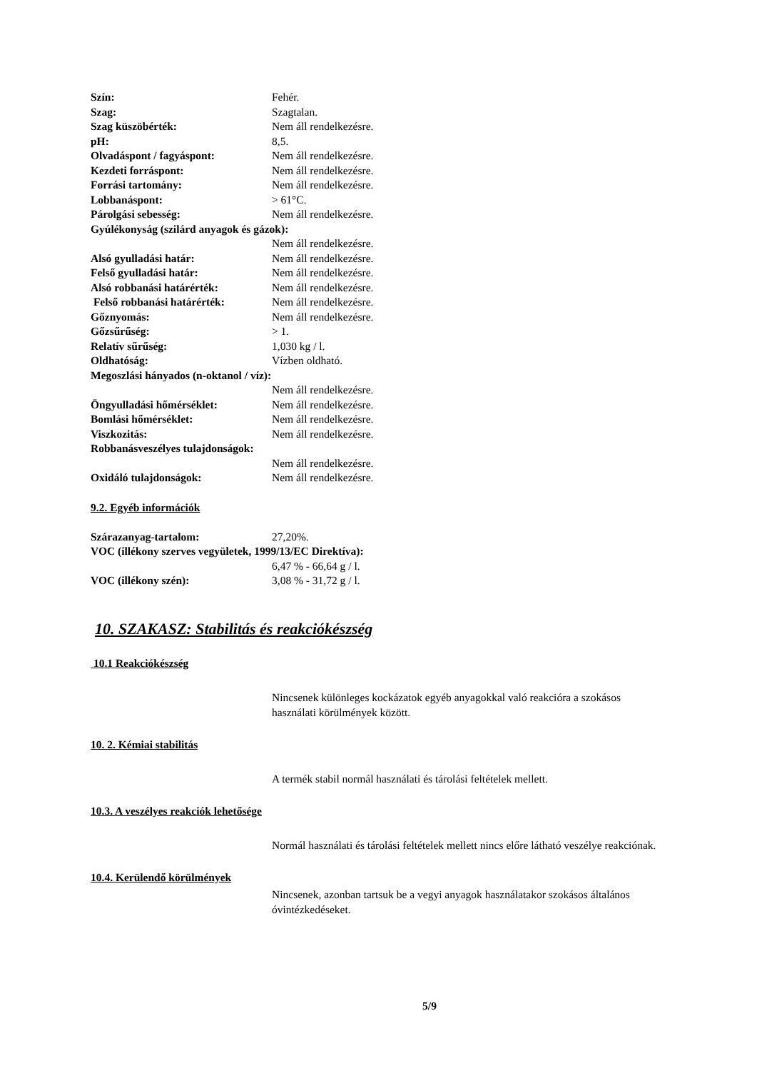Szín: Fehér.
Szag: Szagtalan.
Szag küszöbérték: Nem áll rendelkezésre.
pH: 8,5.
Olvadáspont / fagyáspont: Nem áll rendelkezésre.
Kezdeti forráspont: Nem áll rendelkezésre.
Forrási tartomány: Nem áll rendelkezésre.
Lobbanáspont: > 61°C.
Párolgási sebesség: Nem áll rendelkezésre.
Gyúlékonyság (szilárd anyagok és gázok):
Nem áll rendelkezésre.
Alsó gyulladási határ: Nem áll rendelkezésre.
Felső gyulladási határ: Nem áll rendelkezésre.
Alsó robbanási határérték: Nem áll rendelkezésre.
Felső robbanási határérték: Nem áll rendelkezésre.
Gőznyomás: Nem áll rendelkezésre.
Gőzsűrűség: > 1.
Relatív sűrűség: 1,030 kg / l.
Oldhatóság: Vízben oldható.
Megoszlási hányados (n-oktanol / víz):
Nem áll rendelkezésre.
Öngyulladási hőmérséklet: Nem áll rendelkezésre.
Bomlási hőmérséklet: Nem áll rendelkezésre.
Viszkozitás: Nem áll rendelkezésre.
Robbanásveszélyes tulajdonságok:
Nem áll rendelkezésre.
Oxidáló tulajdonságok: Nem áll rendelkezésre.
9.2. Egyéb információk
Szárazanyag-tartalom: 27,20%.
VOC (illékony szerves vegyületek, 1999/13/EC Direktíva):
6,47 % - 66,64 g / l.
VOC (illékony szén): 3,08 % - 31,72 g / l.
10. SZAKASZ: Stabilitás és reakciókészség
10.1 Reakciókészség
Nincsenek különleges kockázatok egyéb anyagokkal való reakcióra a szokásos használati körülmények között.
10. 2. Kémiai stabilitás
A termék stabil normál használati és tárolási feltételek mellett.
10.3. A veszélyes reakciók lehetősége
Normál használati és tárolási feltételek mellett nincs előre látható veszélye reakciónak.
10.4. Kerülendő körülmények
Nincsenek, azonban tartsuk be a vegyi anyagok használatakor szokásos általános óvintézkedéseket.
5/9